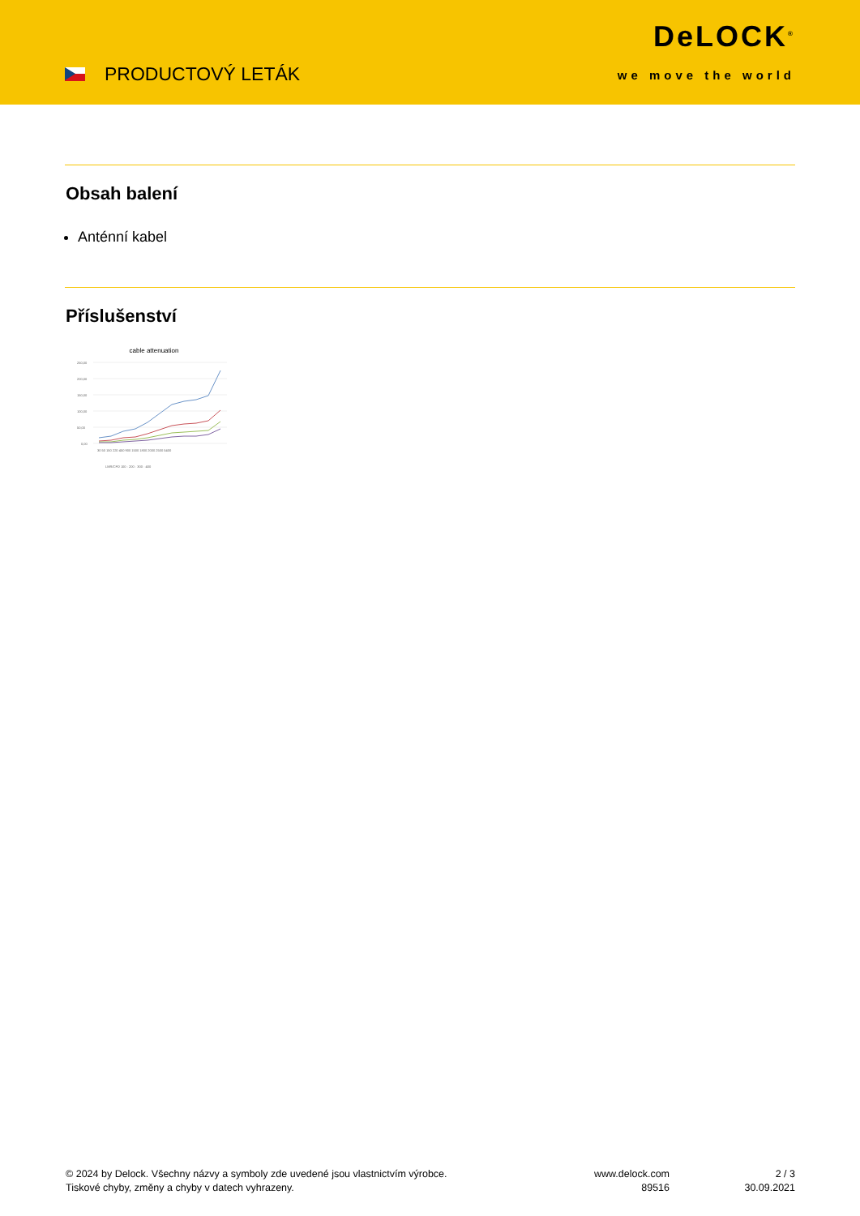PRODUCTOVÝ LETÁK
DeLOCK<sup>®</sup>
we move the world
Obsah balení
Anténní kabel
Příslušenství
cable attenuation
250,00
200,00
150,00
100,00
50,00
0,00
30 50 150 220 450 900 1500 1800 2000 2500 5400
LMR/CFD 100 · 200 · 300 · 400
© 2024 by Delock. Všechny názvy a symboly zde uvedené jsou vlastnictvím výrobce.
Tiskové chyby, změny a chyby v datech vyhrazeny.
www.delock.com
89516
2 / 3
30.09.2021